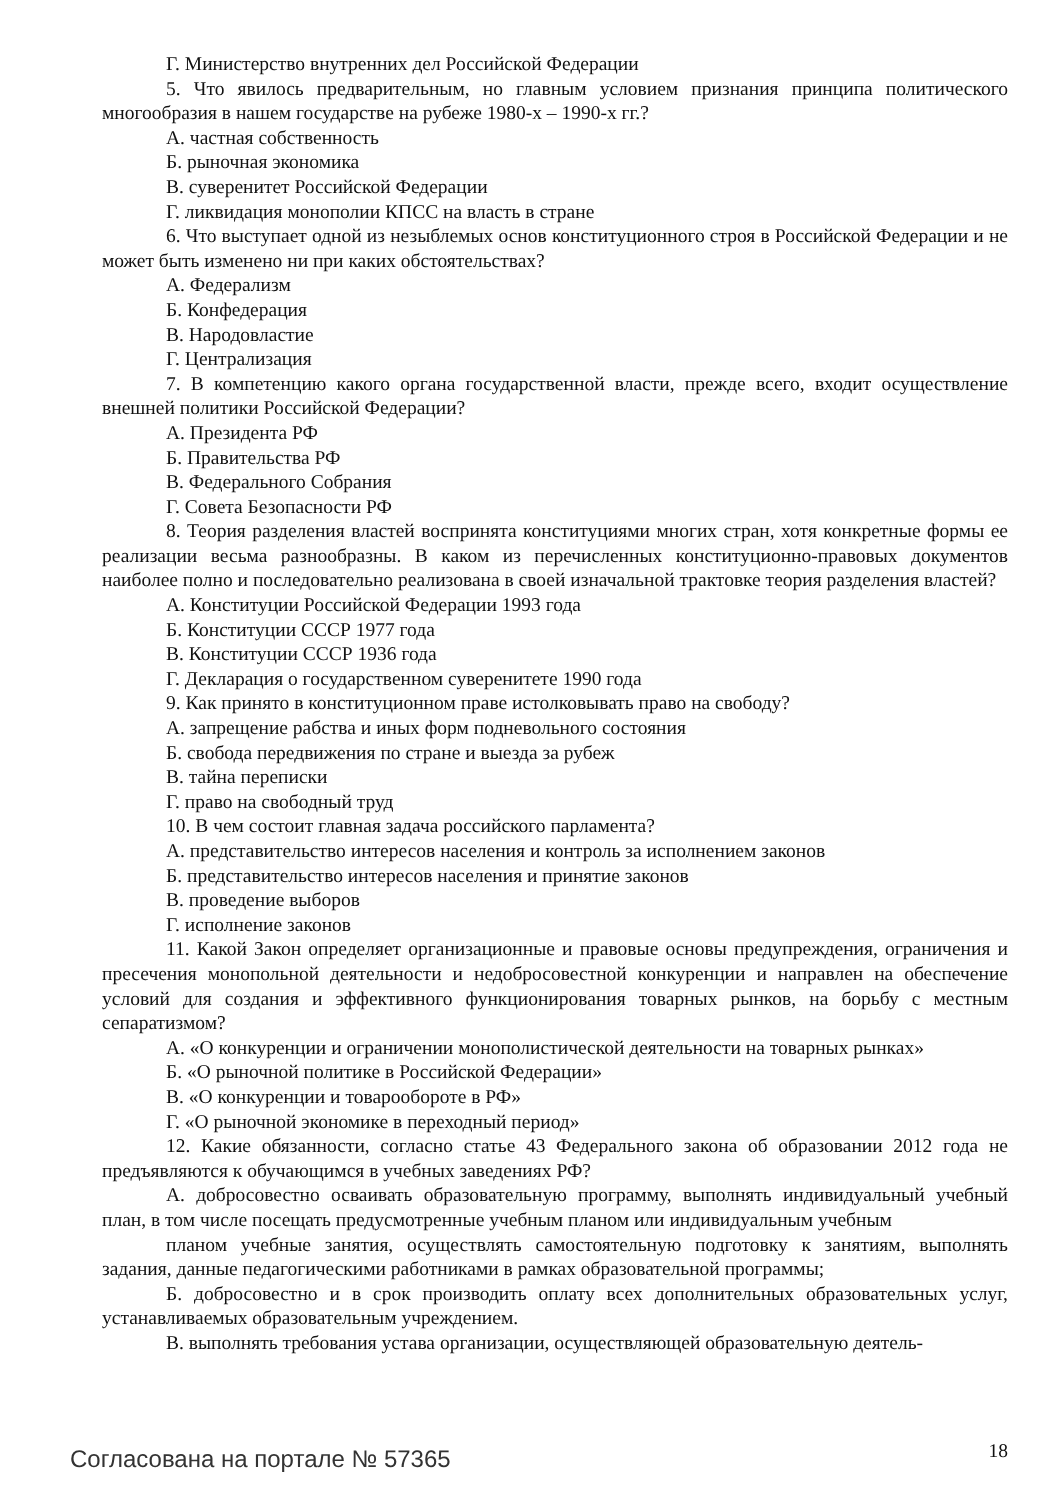Г. Министерство внутренних дел Российской Федерации
5. Что явилось предварительным, но главным условием признания принципа политического многообразия в нашем государстве на рубеже 1980-х – 1990-х гг.?
А. частная собственность
Б. рыночная экономика
В. суверенитет Российской Федерации
Г. ликвидация монополии КПСС на власть в стране
6. Что выступает одной из незыблемых основ конституционного строя в Российской Федерации и не может быть изменено ни при каких обстоятельствах?
А. Федерализм
Б. Конфедерация
В. Народовластие
Г. Централизация
7. В компетенцию какого органа государственной власти, прежде всего, входит осуществление внешней политики Российской Федерации?
А. Президента РФ
Б. Правительства РФ
В. Федерального Собрания
Г. Совета Безопасности РФ
8. Теория разделения властей воспринята конституциями многих стран, хотя конкретные формы ее реализации весьма разнообразны. В каком из перечисленных конституционно-правовых документов наиболее полно и последовательно реализована в своей изначальной трактовке теория разделения властей?
А. Конституции Российской Федерации 1993 года
Б. Конституции СССР 1977 года
В. Конституции СССР 1936 года
Г. Декларация о государственном суверенитете 1990 года
9. Как принято в конституционном праве истолковывать право на свободу?
А. запрещение рабства и иных форм подневольного состояния
Б. свобода передвижения по стране и выезда за рубеж
В. тайна переписки
Г. право на свободный труд
10. В чем состоит главная задача российского парламента?
А. представительство интересов населения и контроль за исполнением законов
Б. представительство интересов населения и принятие законов
В. проведение выборов
Г. исполнение законов
11. Какой Закон определяет организационные и правовые основы предупреждения, ограничения и пресечения монопольной деятельности и недобросовестной конкуренции и направлен на обеспечение условий для создания и эффективного функционирования товарных рынков, на борьбу с местным сепаратизмом?
А. «О конкуренции и ограничении монополистической деятельности на товарных рынках»
Б. «О рыночной политике в Российской Федерации»
В. «О конкуренции и товарообороте в РФ»
Г. «О рыночной экономике в переходный период»
12. Какие обязанности, согласно статье 43 Федерального закона об образовании 2012 года не предъявляются к обучающимся в учебных заведениях РФ?
А. добросовестно осваивать образовательную программу, выполнять индивидуальный учебный план, в том числе посещать предусмотренные учебным планом или индивидуальным учебным
планом учебные занятия, осуществлять самостоятельную подготовку к занятиям, выполнять задания, данные педагогическими работниками в рамках образовательной программы;
Б. добросовестно и в срок производить оплату всех дополнительных образовательных услуг, устанавливаемых образовательным учреждением.
В. выполнять требования устава организации, осуществляющей образовательную деятель-
Согласована на портале № 57365 18